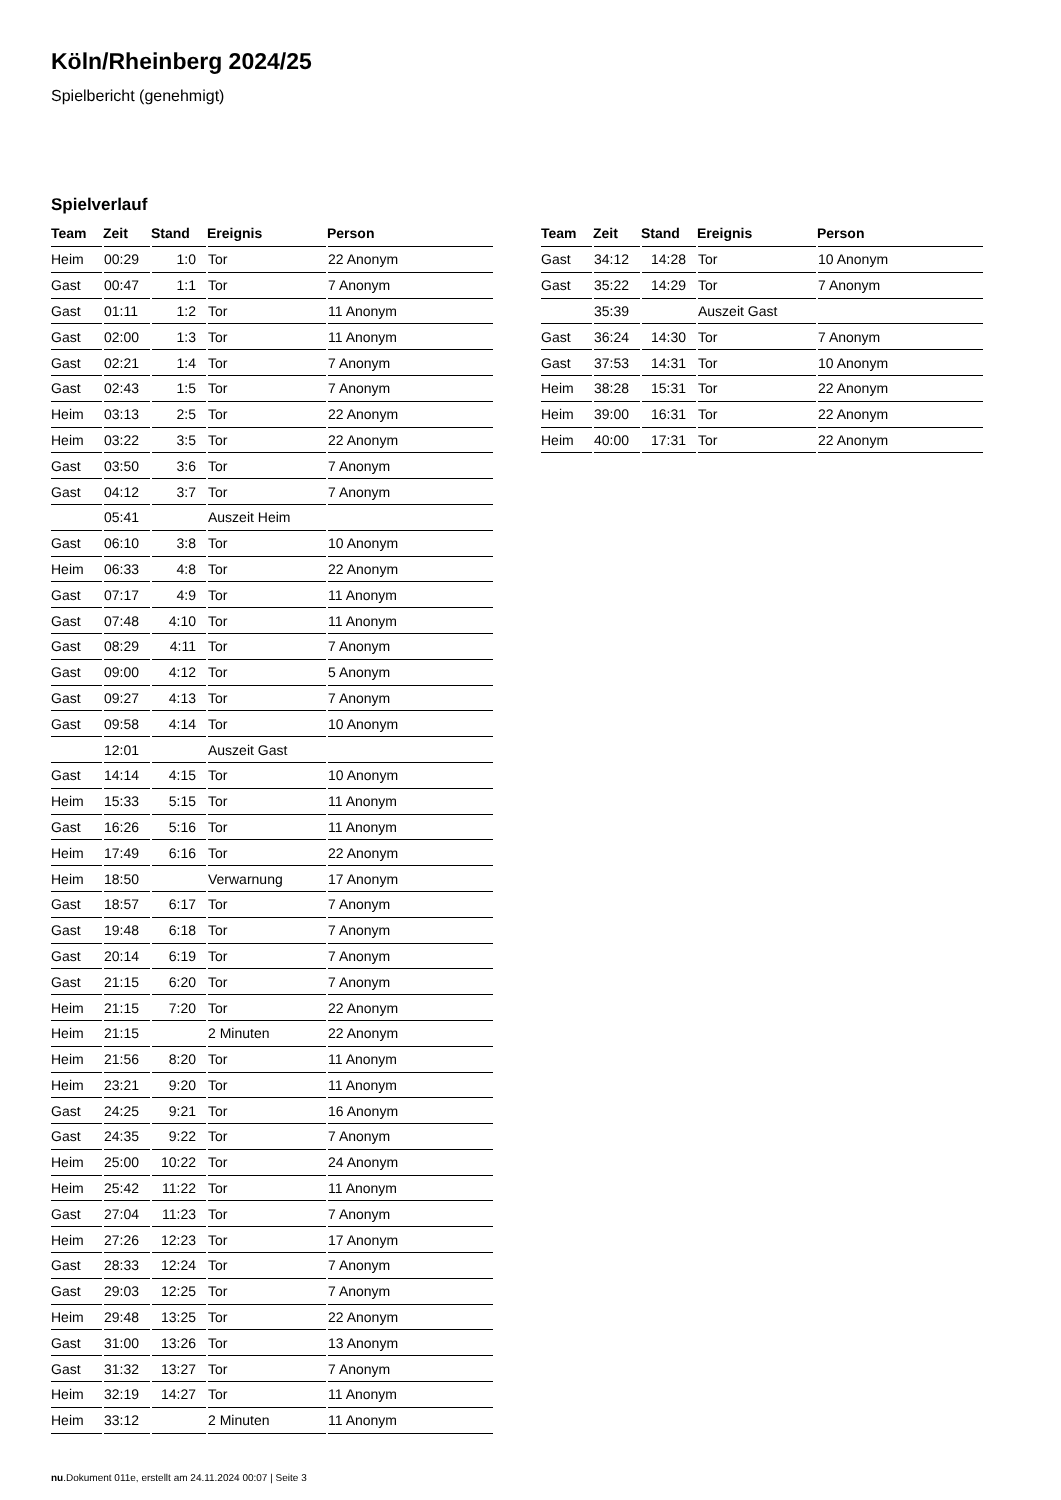Köln/Rheinberg 2024/25
Spielbericht (genehmigt)
Spielverlauf
| Team | Zeit | Stand | Ereignis | Person |
| --- | --- | --- | --- | --- |
| Heim | 00:29 | 1:0 | Tor | 22 Anonym |
| Gast | 00:47 | 1:1 | Tor | 7 Anonym |
| Gast | 01:11 | 1:2 | Tor | 11 Anonym |
| Gast | 02:00 | 1:3 | Tor | 11 Anonym |
| Gast | 02:21 | 1:4 | Tor | 7 Anonym |
| Gast | 02:43 | 1:5 | Tor | 7 Anonym |
| Heim | 03:13 | 2:5 | Tor | 22 Anonym |
| Heim | 03:22 | 3:5 | Tor | 22 Anonym |
| Gast | 03:50 | 3:6 | Tor | 7 Anonym |
| Gast | 04:12 | 3:7 | Tor | 7 Anonym |
| | 05:41 | | Auszeit Heim | |
| Gast | 06:10 | 3:8 | Tor | 10 Anonym |
| Heim | 06:33 | 4:8 | Tor | 22 Anonym |
| Gast | 07:17 | 4:9 | Tor | 11 Anonym |
| Gast | 07:48 | 4:10 | Tor | 11 Anonym |
| Gast | 08:29 | 4:11 | Tor | 7 Anonym |
| Gast | 09:00 | 4:12 | Tor | 5 Anonym |
| Gast | 09:27 | 4:13 | Tor | 7 Anonym |
| Gast | 09:58 | 4:14 | Tor | 10 Anonym |
| | 12:01 | | Auszeit Gast | |
| Gast | 14:14 | 4:15 | Tor | 10 Anonym |
| Heim | 15:33 | 5:15 | Tor | 11 Anonym |
| Gast | 16:26 | 5:16 | Tor | 11 Anonym |
| Heim | 17:49 | 6:16 | Tor | 22 Anonym |
| Heim | 18:50 | | Verwarnung | 17 Anonym |
| Gast | 18:57 | 6:17 | Tor | 7 Anonym |
| Gast | 19:48 | 6:18 | Tor | 7 Anonym |
| Gast | 20:14 | 6:19 | Tor | 7 Anonym |
| Gast | 21:15 | 6:20 | Tor | 7 Anonym |
| Heim | 21:15 | 7:20 | Tor | 22 Anonym |
| Heim | 21:15 | | 2 Minuten | 22 Anonym |
| Heim | 21:56 | 8:20 | Tor | 11 Anonym |
| Heim | 23:21 | 9:20 | Tor | 11 Anonym |
| Gast | 24:25 | 9:21 | Tor | 16 Anonym |
| Gast | 24:35 | 9:22 | Tor | 7 Anonym |
| Heim | 25:00 | 10:22 | Tor | 24 Anonym |
| Heim | 25:42 | 11:22 | Tor | 11 Anonym |
| Gast | 27:04 | 11:23 | Tor | 7 Anonym |
| Heim | 27:26 | 12:23 | Tor | 17 Anonym |
| Gast | 28:33 | 12:24 | Tor | 7 Anonym |
| Gast | 29:03 | 12:25 | Tor | 7 Anonym |
| Heim | 29:48 | 13:25 | Tor | 22 Anonym |
| Gast | 31:00 | 13:26 | Tor | 13 Anonym |
| Gast | 31:32 | 13:27 | Tor | 7 Anonym |
| Heim | 32:19 | 14:27 | Tor | 11 Anonym |
| Heim | 33:12 | | 2 Minuten | 11 Anonym |
| Team | Zeit | Stand | Ereignis | Person |
| --- | --- | --- | --- | --- |
| Gast | 34:12 | 14:28 | Tor | 10 Anonym |
| Gast | 35:22 | 14:29 | Tor | 7 Anonym |
| | 35:39 | | Auszeit Gast | |
| Gast | 36:24 | 14:30 | Tor | 7 Anonym |
| Gast | 37:53 | 14:31 | Tor | 10 Anonym |
| Heim | 38:28 | 15:31 | Tor | 22 Anonym |
| Heim | 39:00 | 16:31 | Tor | 22 Anonym |
| Heim | 40:00 | 17:31 | Tor | 22 Anonym |
nu.Dokument 011e, erstellt am 24.11.2024 00:07 | Seite 3